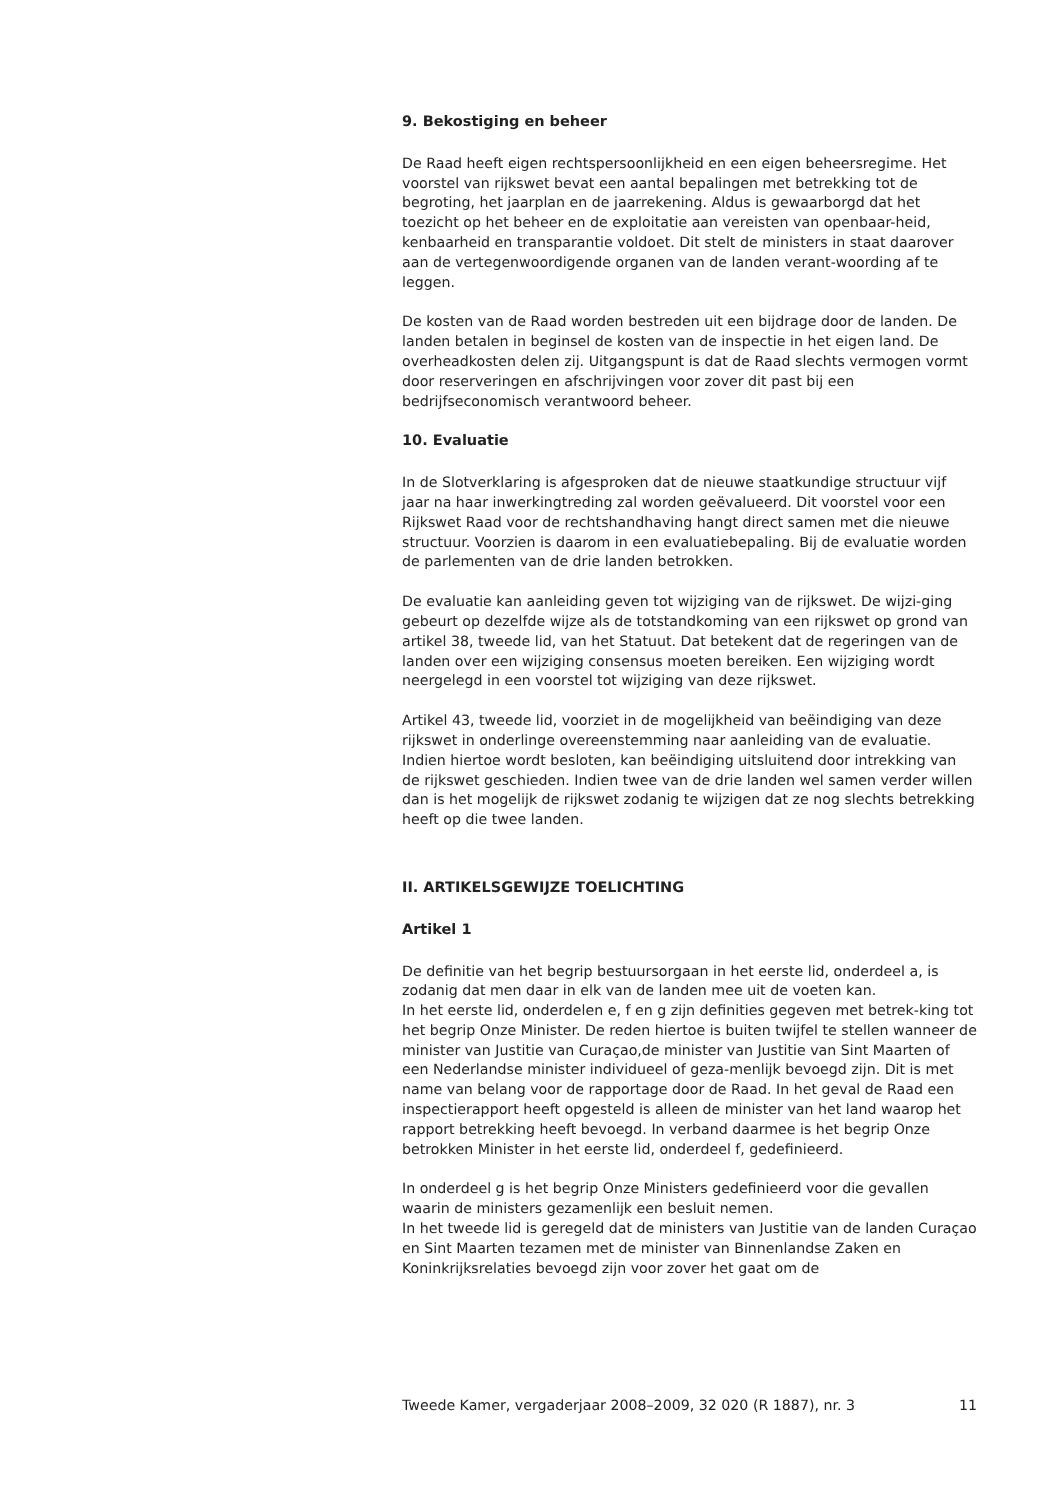9. Bekostiging en beheer
De Raad heeft eigen rechtspersoonlijkheid en een eigen beheersregime. Het voorstel van rijkswet bevat een aantal bepalingen met betrekking tot de begroting, het jaarplan en de jaarrekening. Aldus is gewaarborgd dat het toezicht op het beheer en de exploitatie aan vereisten van openbaar-heid, kenbaarheid en transparantie voldoet. Dit stelt de ministers in staat daarover aan de vertegenwoordigende organen van de landen verant-woording af te leggen.
De kosten van de Raad worden bestreden uit een bijdrage door de landen. De landen betalen in beginsel de kosten van de inspectie in het eigen land. De overheadkosten delen zij. Uitgangspunt is dat de Raad slechts vermogen vormt door reserveringen en afschrijvingen voor zover dit past bij een bedrijfseconomisch verantwoord beheer.
10. Evaluatie
In de Slotverklaring is afgesproken dat de nieuwe staatkundige structuur vijf jaar na haar inwerkingtreding zal worden geëvalueerd. Dit voorstel voor een Rijkswet Raad voor de rechtshandhaving hangt direct samen met die nieuwe structuur. Voorzien is daarom in een evaluatiebepaling. Bij de evaluatie worden de parlementen van de drie landen betrokken.
De evaluatie kan aanleiding geven tot wijziging van de rijkswet. De wijzi-ging gebeurt op dezelfde wijze als de totstandkoming van een rijkswet op grond van artikel 38, tweede lid, van het Statuut. Dat betekent dat de regeringen van de landen over een wijziging consensus moeten bereiken. Een wijziging wordt neergelegd in een voorstel tot wijziging van deze rijkswet.
Artikel 43, tweede lid, voorziet in de mogelijkheid van beëindiging van deze rijkswet in onderlinge overeenstemming naar aanleiding van de evaluatie. Indien hiertoe wordt besloten, kan beëindiging uitsluitend door intrekking van de rijkswet geschieden. Indien twee van de drie landen wel samen verder willen dan is het mogelijk de rijkswet zodanig te wijzigen dat ze nog slechts betrekking heeft op die twee landen.
II. ARTIKELSGEWIJZE TOELICHTING
Artikel 1
De definitie van het begrip bestuursorgaan in het eerste lid, onderdeel a, is zodanig dat men daar in elk van de landen mee uit de voeten kan.
In het eerste lid, onderdelen e, f en g zijn definities gegeven met betrek-king tot het begrip Onze Minister. De reden hiertoe is buiten twijfel te stellen wanneer de minister van Justitie van Curaçao,de minister van Justitie van Sint Maarten of een Nederlandse minister individueel of geza-menlijk bevoegd zijn. Dit is met name van belang voor de rapportage door de Raad. In het geval de Raad een inspectierapport heeft opgesteld is alleen de minister van het land waarop het rapport betrekking heeft bevoegd. In verband daarmee is het begrip Onze betrokken Minister in het eerste lid, onderdeel f, gedefinieerd.
In onderdeel g is het begrip Onze Ministers gedefinieerd voor die gevallen waarin de ministers gezamenlijk een besluit nemen.
In het tweede lid is geregeld dat de ministers van Justitie van de landen Curaçao en Sint Maarten tezamen met de minister van Binnenlandse Zaken en Koninkrijksrelaties bevoegd zijn voor zover het gaat om de
Tweede Kamer, vergaderjaar 2008–2009, 32 020 (R 1887), nr. 3 11